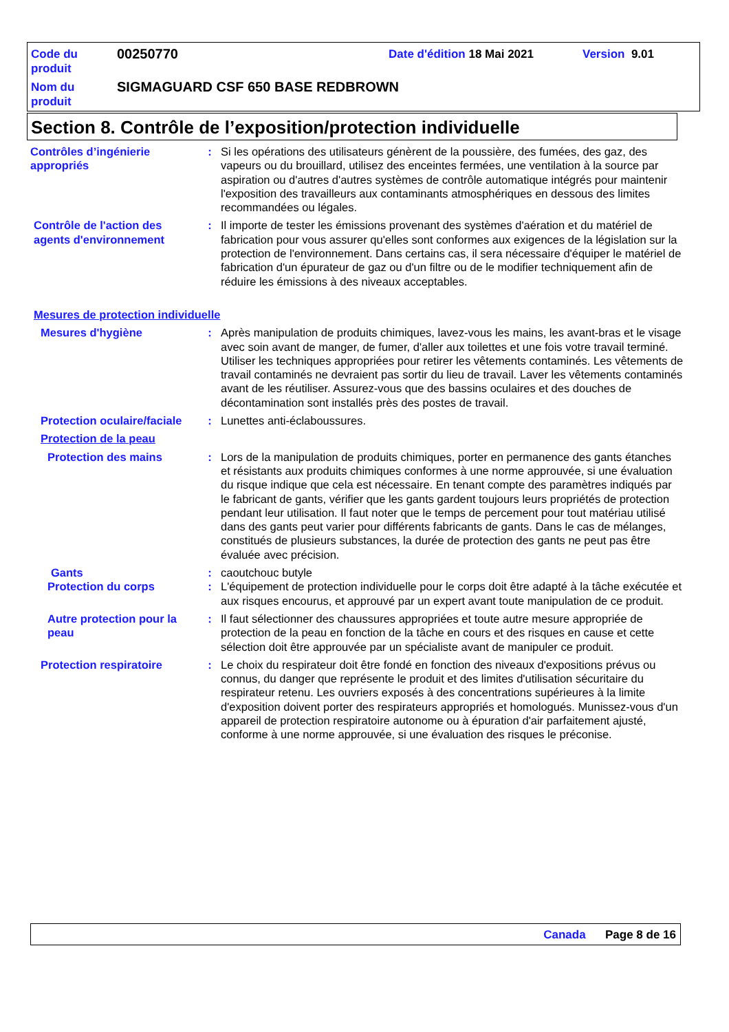Code du produit
00250770
Date d'édition 18 Mai 2021 Version 9.01
Nom du produit
SIGMAGUARD CSF 650 BASE REDBROWN
Section 8. Contrôle de l’exposition/protection individuelle
Contrôles d’ingénierie appropriés
: Si les opérations des utilisateurs génèrent de la poussière, des fumées, des gaz, des vapeurs ou du brouillard, utilisez des enceintes fermées, une ventilation à la source par aspiration ou d'autres d'autres systèmes de contrôle automatique intégrés pour maintenir l'exposition des travailleurs aux contaminants atmosphériques en dessous des limites recommandées ou légales.
Contrôle de l'action des agents d'environnement
: Il importe de tester les émissions provenant des systèmes d'aération et du matériel de fabrication pour vous assurer qu'elles sont conformes aux exigences de la législation sur la protection de l'environnement. Dans certains cas, il sera nécessaire d'équiper le matériel de fabrication d'un épurateur de gaz ou d'un filtre ou de le modifier techniquement afin de réduire les émissions à des niveaux acceptables.
Mesures de protection individuelle
Mesures d'hygiène : Après manipulation de produits chimiques, lavez-vous les mains, les avant-bras et le visage avec soin avant de manger, de fumer, d'aller aux toilettes et une fois votre travail terminé. Utiliser les techniques appropriées pour retirer les vêtements contaminés. Les vêtements de travail contaminés ne devraient pas sortir du lieu de travail. Laver les vêtements contaminés avant de les réutiliser. Assurez-vous que des bassins oculaires et des douches de décontamination sont installés près des postes de travail.
Protection oculaire/faciale
: Lunettes anti-éclaboussures.
Protection de la peau
Protection des mains : Lors de la manipulation de produits chimiques, porter en permanence des gants étanches et résistants aux produits chimiques conformes à une norme approuvée, si une évaluation du risque indique que cela est nécessaire. En tenant compte des paramètres indiqués par le fabricant de gants, vérifier que les gants gardent toujours leurs propriétés de protection pendant leur utilisation. Il faut noter que le temps de percement pour tout matériau utilisé dans des gants peut varier pour différents fabricants de gants. Dans le cas de mélanges, constitués de plusieurs substances, la durée de protection des gants ne peut pas être évaluée avec précision.
Gants : caoutchouc butyle
Protection du corps : L'équipement de protection individuelle pour le corps doit être adapté à la tâche exécutée et aux risques encourus, et approuvé par un expert avant toute manipulation de ce produit.
Autre protection pour la peau
: Il faut sélectionner des chaussures appropriées et toute autre mesure appropriée de protection de la peau en fonction de la tâche en cours et des risques en cause et cette sélection doit être approuvée par un spécialiste avant de manipuler ce produit.
Protection respiratoire : Le choix du respirateur doit être fondé en fonction des niveaux d'expositions prévus ou connus, du danger que représente le produit et des limites d'utilisation sécuritaire du respirateur retenu. Les ouvriers exposés à des concentrations supérieures à la limite d'exposition doivent porter des respirateurs appropriés et homologués. Munissez-vous d'un appareil de protection respiratoire autonome ou à épuration d'air parfaitement ajusté, conforme à une norme approuvée, si une évaluation des risques le préconise.
Canada Page 8 de 16